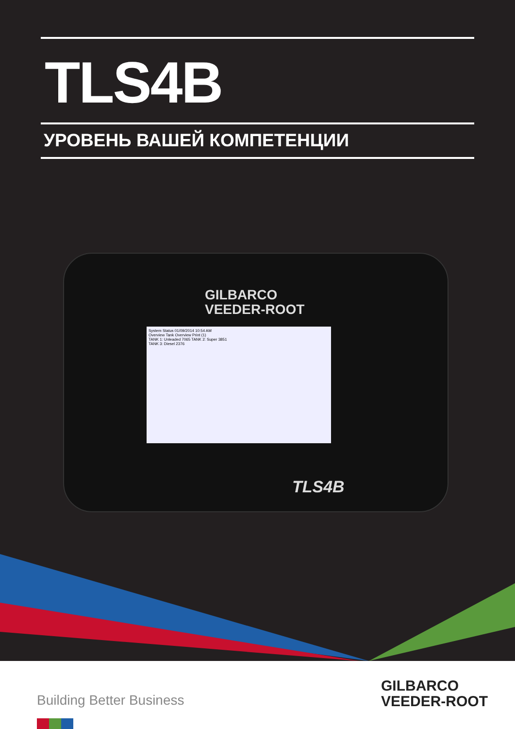TLS4B
УРОВЕНЬ ВАШЕЙ КОМПЕТЕНЦИИ
GILBARCO
VEEDER-ROOT
System Status 01/09/2014 10:54 AM
Overview Tank Overview Print (1)
TANK 1: Unleaded 7065 TANK 2: Super 3851
TANK 3: Diesel 2376
TLS4B
Building Better Business
GILBARCO
VEEDER-ROOT